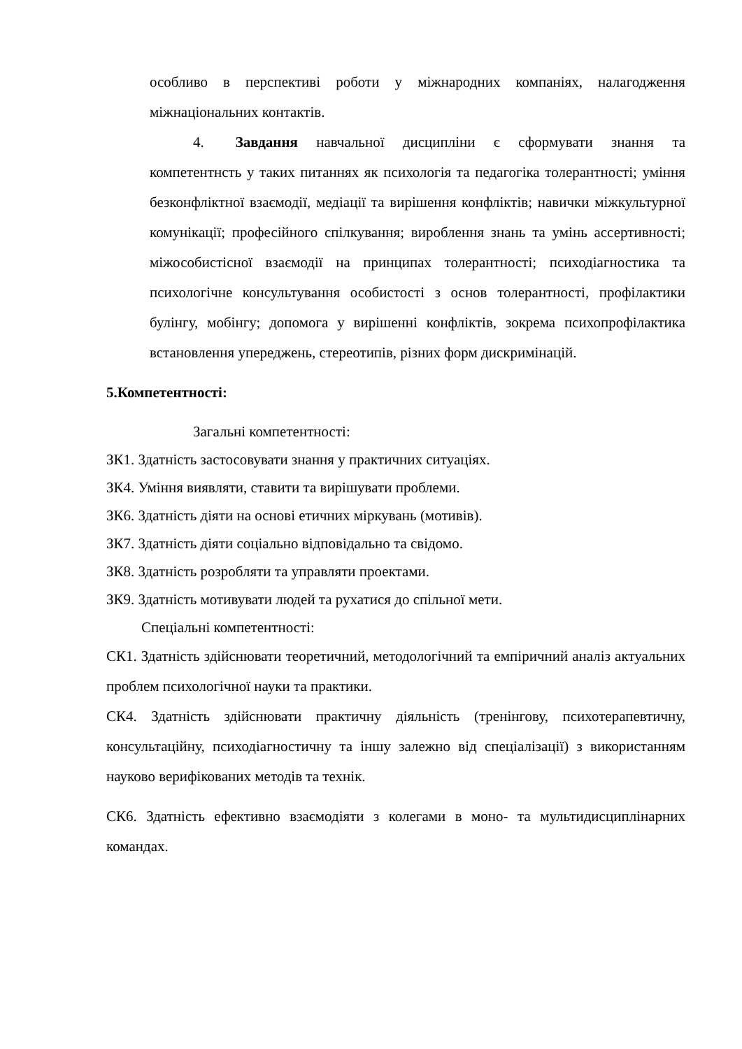особливо в перспективі роботи у міжнародних компаніях, налагодження міжнаціональних контактів.
4. Завдання навчальної дисципліни є сформувати знання та компетентнсть у таких питаннях як психологія та педагогіка толерантності; уміння безконфліктної взаємодії, медіації та вирішення конфліктів; навички міжкультурної комунікації; професійного спілкування; вироблення знань та умінь ассертивності; міжособистісної взаємодії на принципах толерантності; психодіагностика та психологічне консультування особистості з основ толерантності, профілактики булінгу, мобінгу; допомога у вирішенні конфліктів, зокрема психопрофілактика встановлення упереджень, стереотипів, різних форм дискримінацій.
5.Компетентності:
Загальні компетентності:
ЗК1. Здатність застосовувати знання у практичних ситуаціях.
ЗК4. Уміння виявляти, ставити та вирішувати проблеми.
ЗК6. Здатність діяти на основі етичних міркувань (мотивів).
ЗК7. Здатність діяти соціально відповідально та свідомо.
ЗК8. Здатність розробляти та управляти проектами.
ЗК9. Здатність мотивувати людей та рухатися до спільної мети.
Спеціальні компетентності:
СК1. Здатність здійснювати теоретичний, методологічний та емпіричний аналіз актуальних проблем психологічної науки та практики.
СК4. Здатність здійснювати практичну діяльність (тренінгову, психотерапевтичну, консультаційну, психодіагностичну та іншу залежно від спеціалізації) з використанням науково верифікованих методів та технік.
СК6. Здатність ефективно взаємодіяти з колегами в моно- та мультидисциплінарних командах.